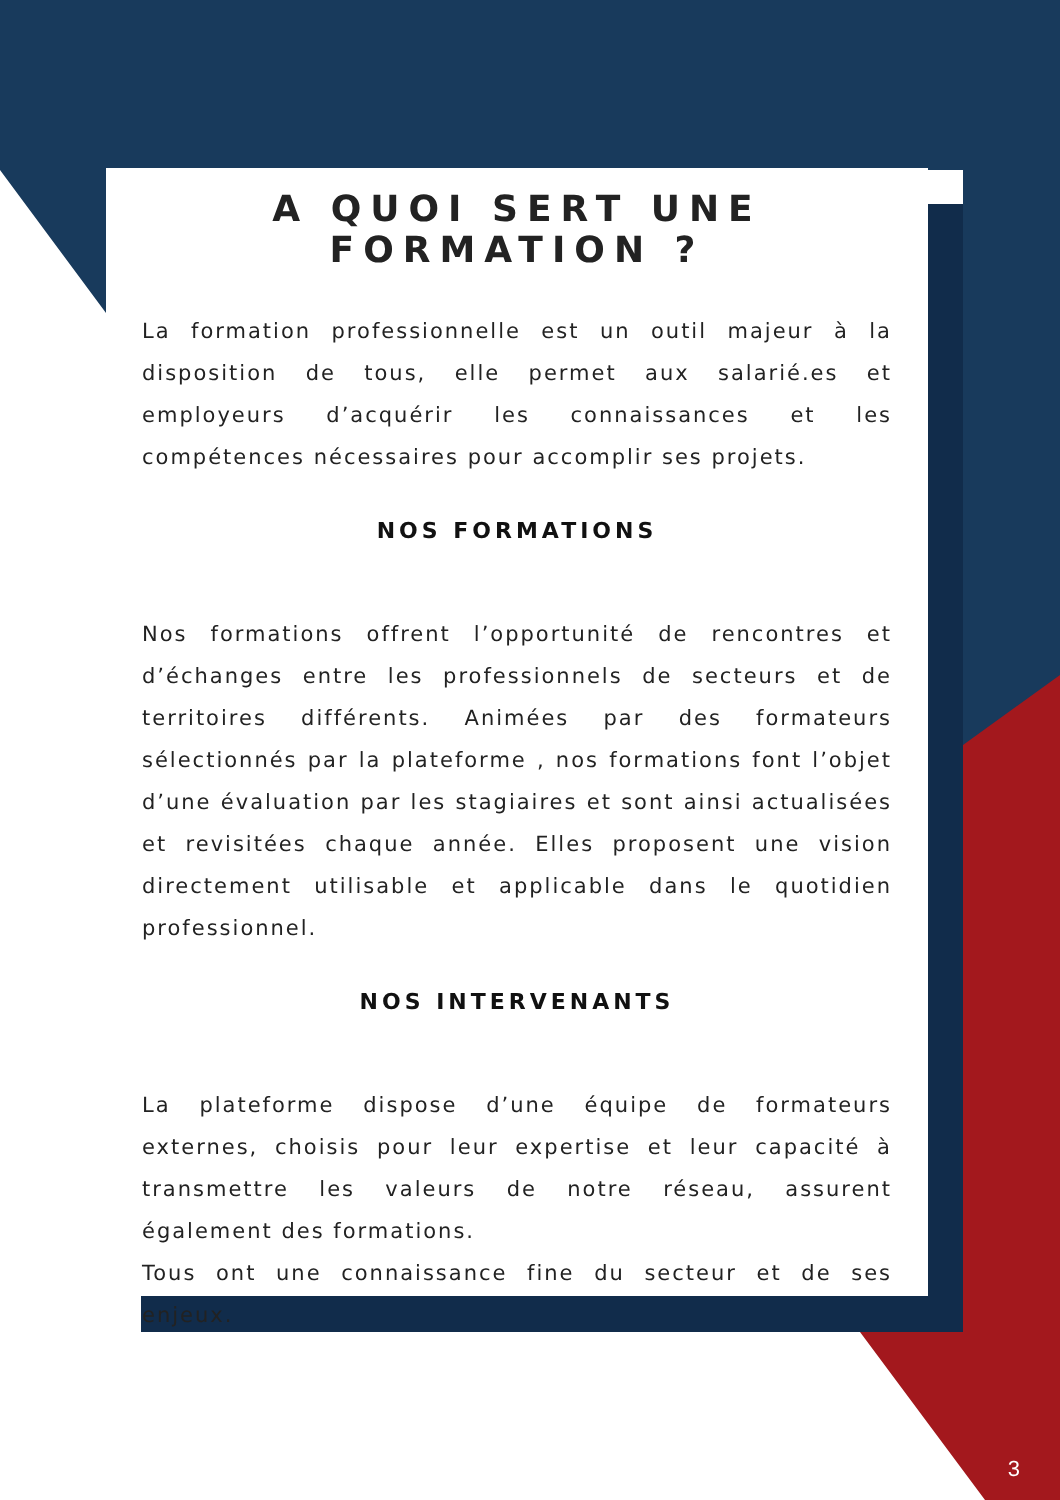A QUOI SERT UNE FORMATION ?
La formation professionnelle est un outil majeur à la disposition de tous, elle permet aux salarié.es et employeurs d’acquérir les connaissances et les compétences nécessaires pour accomplir ses projets.
NOS FORMATIONS
Nos formations offrent l’opportunité de rencontres et d’échanges entre les professionnels de secteurs et de territoires différents. Animées par des formateurs sélectionnés par la plateforme , nos formations font l’objet d’une évaluation par les stagiaires et sont ainsi actualisées et revisitées chaque année. Elles proposent une vision directement utilisable et applicable dans le quotidien professionnel.
NOS INTERVENANTS
La plateforme dispose d’une équipe de formateurs externes, choisis pour leur expertise et leur capacité à transmettre les valeurs de notre réseau, assurent également des formations.
Tous ont une connaissance fine du secteur et de ses enjeux.
3